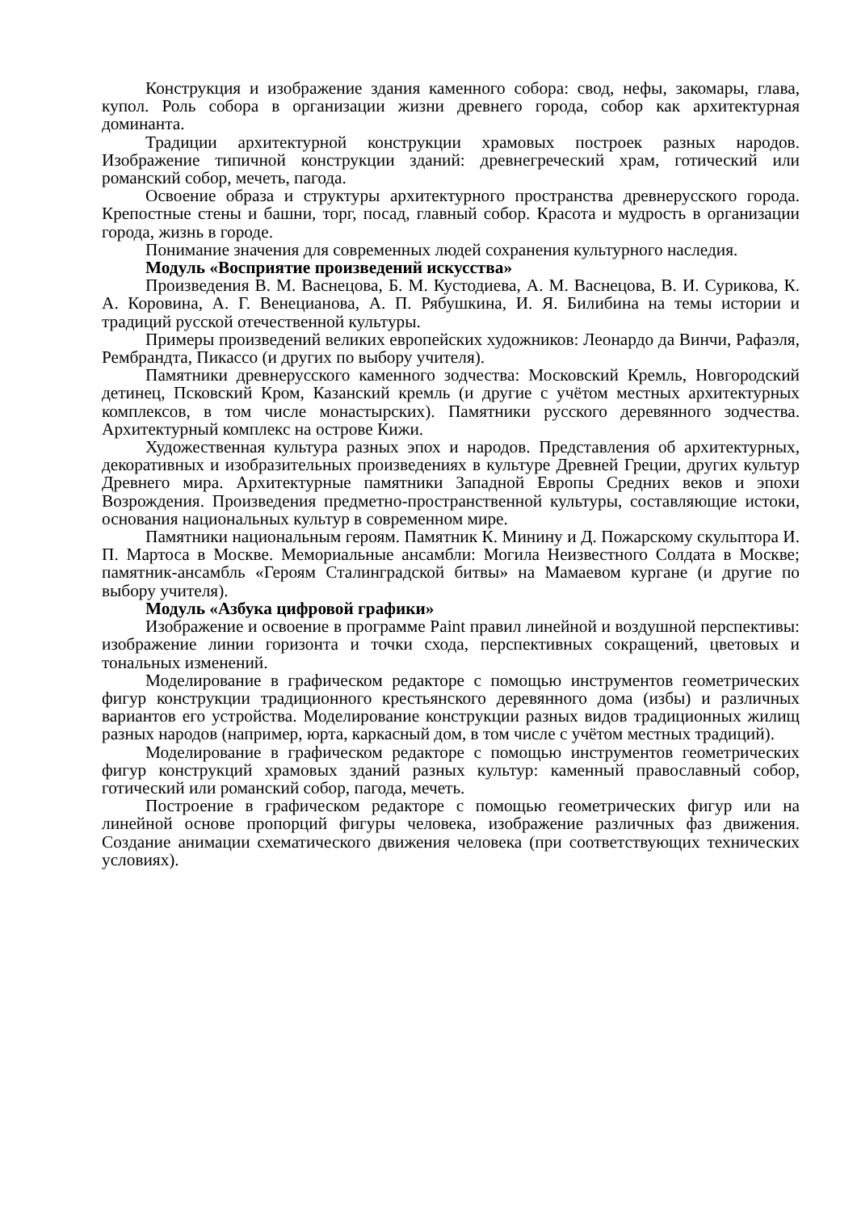Конструкция и изображение здания каменного собора: свод, нефы, закомары, глава, купол. Роль собора в организации жизни древнего города, собор как архитектурная доминанта.
Традиции архитектурной конструкции храмовых построек разных народов. Изображение типичной конструкции зданий: древнегреческий храм, готический или романский собор, мечеть, пагода.
Освоение образа и структуры архитектурного пространства древнерусского города. Крепостные стены и башни, торг, посад, главный собор. Красота и мудрость в организации города, жизнь в городе.
Понимание значения для современных людей сохранения культурного наследия.
Модуль «Восприятие произведений искусства»
Произведения В. М. Васнецова, Б. М. Кустодиева, А. М. Васнецова, В. И. Сурикова, К. А. Коровина, А. Г. Венецианова, А. П. Рябушкина, И. Я. Билибина на темы истории и традиций русской отечественной культуры.
Примеры произведений великих европейских художников: Леонардо да Винчи, Рафаэля, Рембрандта, Пикассо (и других по выбору учителя).
Памятники древнерусского каменного зодчества: Московский Кремль, Новгородский детинец, Псковский Кром, Казанский кремль (и другие с учётом местных архитектурных комплексов, в том числе монастырских). Памятники русского деревянного зодчества. Архитектурный комплекс на острове Кижи.
Художественная культура разных эпох и народов. Представления об архитектурных, декоративных и изобразительных произведениях в культуре Древней Греции, других культур Древнего мира. Архитектурные памятники Западной Европы Средних веков и эпохи Возрождения. Произведения предметно-пространственной культуры, составляющие истоки, основания национальных культур в современном мире.
Памятники национальным героям. Памятник К. Минину и Д. Пожарскому скульптора И. П. Мартоса в Москве. Мемориальные ансамбли: Могила Неизвестного Солдата в Москве; памятник-ансамбль «Героям Сталинградской битвы» на Мамаевом кургане (и другие по выбору учителя).
Модуль «Азбука цифровой графики»
Изображение и освоение в программе Paint правил линейной и воздушной перспективы: изображение линии горизонта и точки схода, перспективных сокращений, цветовых и тональных изменений.
Моделирование в графическом редакторе с помощью инструментов геометрических фигур конструкции традиционного крестьянского деревянного дома (избы) и различных вариантов его устройства. Моделирование конструкции разных видов традиционных жилищ разных народов (например, юрта, каркасный дом, в том числе с учётом местных традиций).
Моделирование в графическом редакторе с помощью инструментов геометрических фигур конструкций храмовых зданий разных культур: каменный православный собор, готический или романский собор, пагода, мечеть.
Построение в графическом редакторе с помощью геометрических фигур или на линейной основе пропорций фигуры человека, изображение различных фаз движения. Создание анимации схематического движения человека (при соответствующих технических условиях).